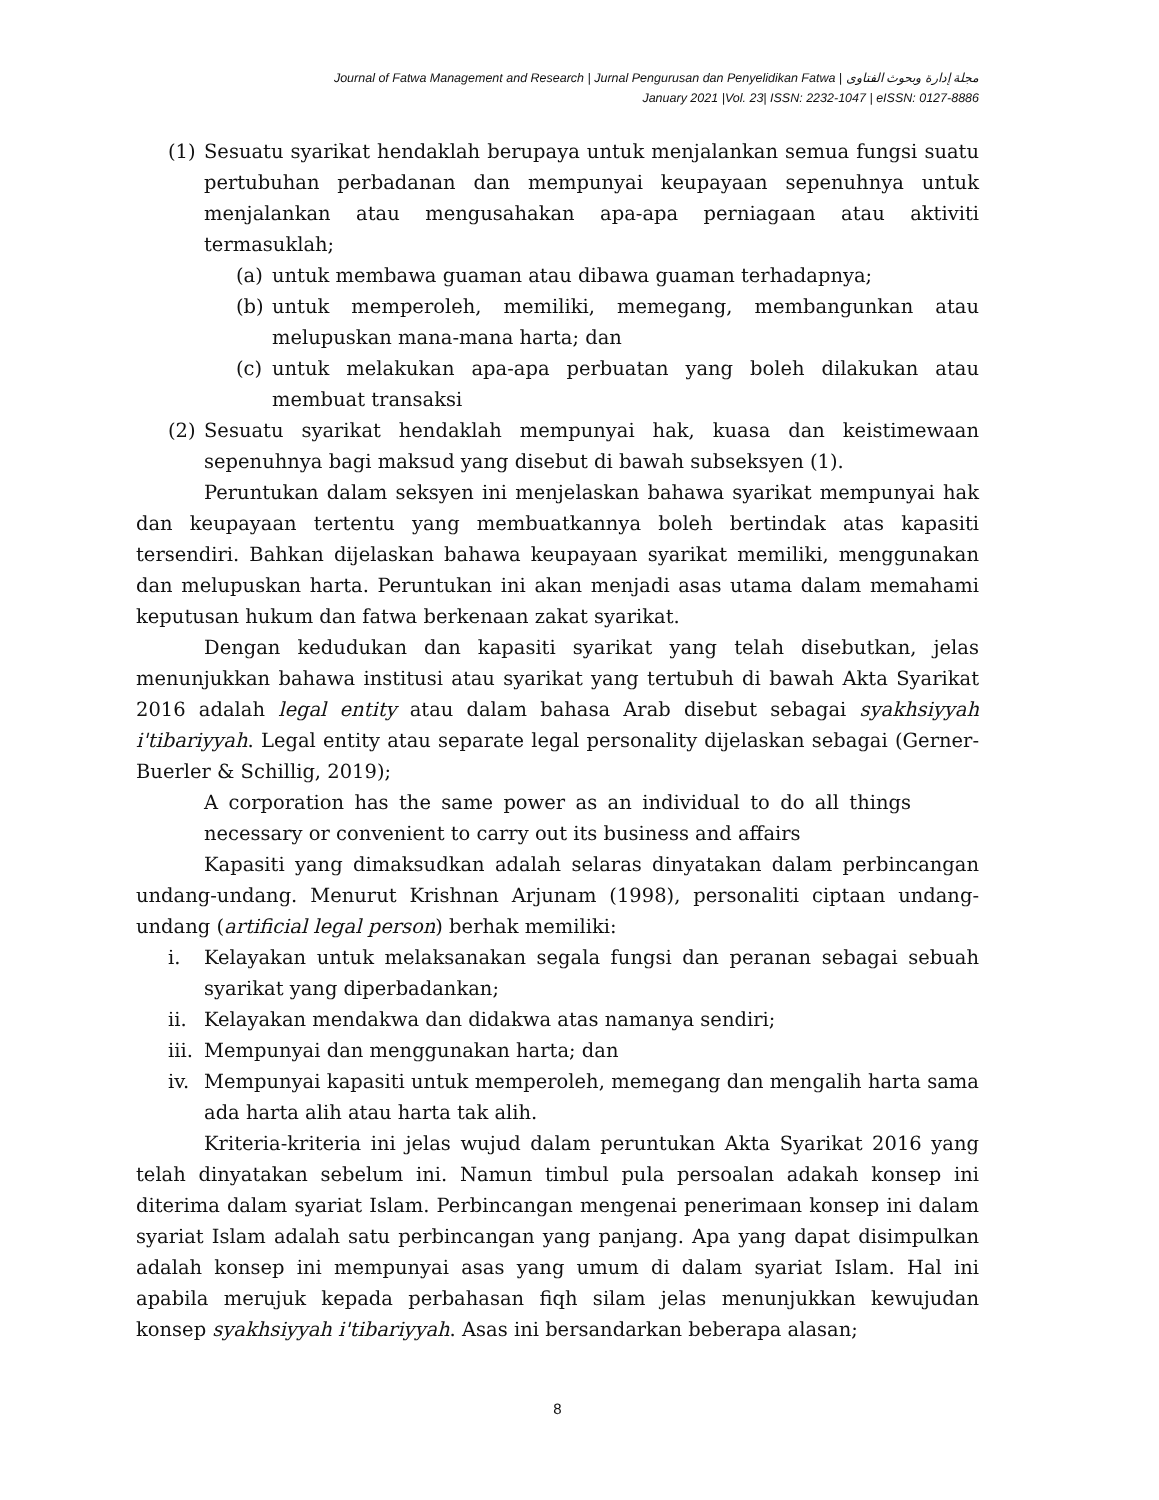Journal of Fatwa Management and Research | Jurnal Pengurusan dan Penyelidikan Fatwa | مجلة إدارة وبحوث الفتاوى
January 2021 |Vol. 23| ISSN: 2232-1047 | eISSN: 0127-8886
(1) Sesuatu syarikat hendaklah berupaya untuk menjalankan semua fungsi suatu pertubuhan perbadanan dan mempunyai keupayaan sepenuhnya untuk menjalankan atau mengusahakan apa-apa perniagaan atau aktiviti termasuklah;
(a) untuk membawa guaman atau dibawa guaman terhadapnya;
(b) untuk memperoleh, memiliki, memegang, membangunkan atau melupuskan mana-mana harta; dan
(c) untuk melakukan apa-apa perbuatan yang boleh dilakukan atau membuat transaksi
(2) Sesuatu syarikat hendaklah mempunyai hak, kuasa dan keistimewaan sepenuhnya bagi maksud yang disebut di bawah subseksyen (1).
Peruntukan dalam seksyen ini menjelaskan bahawa syarikat mempunyai hak dan keupayaan tertentu yang membuatkannya boleh bertindak atas kapasiti tersendiri. Bahkan dijelaskan bahawa keupayaan syarikat memiliki, menggunakan dan melupuskan harta. Peruntukan ini akan menjadi asas utama dalam memahami keputusan hukum dan fatwa berkenaan zakat syarikat.
Dengan kedudukan dan kapasiti syarikat yang telah disebutkan, jelas menunjukkan bahawa institusi atau syarikat yang tertubuh di bawah Akta Syarikat 2016 adalah legal entity atau dalam bahasa Arab disebut sebagai syakhsiyyah i'tibariyyah. Legal entity atau separate legal personality dijelaskan sebagai (Gerner-Buerler & Schillig, 2019);
A corporation has the same power as an individual to do all things necessary or convenient to carry out its business and affairs
Kapasiti yang dimaksudkan adalah selaras dinyatakan dalam perbincangan undang-undang. Menurut Krishnan Arjunam (1998), personaliti ciptaan undang-undang (artificial legal person) berhak memiliki:
i. Kelayakan untuk melaksanakan segala fungsi dan peranan sebagai sebuah syarikat yang diperbadankan;
ii. Kelayakan mendakwa dan didakwa atas namanya sendiri;
iii. Mempunyai dan menggunakan harta; dan
iv. Mempunyai kapasiti untuk memperoleh, memegang dan mengalih harta sama ada harta alih atau harta tak alih.
Kriteria-kriteria ini jelas wujud dalam peruntukan Akta Syarikat 2016 yang telah dinyatakan sebelum ini. Namun timbul pula persoalan adakah konsep ini diterima dalam syariat Islam. Perbincangan mengenai penerimaan konsep ini dalam syariat Islam adalah satu perbincangan yang panjang. Apa yang dapat disimpulkan adalah konsep ini mempunyai asas yang umum di dalam syariat Islam. Hal ini apabila merujuk kepada perbahasan fiqh silam jelas menunjukkan kewujudan konsep syakhsiyyah i'tibariyyah. Asas ini bersandarkan beberapa alasan;
8